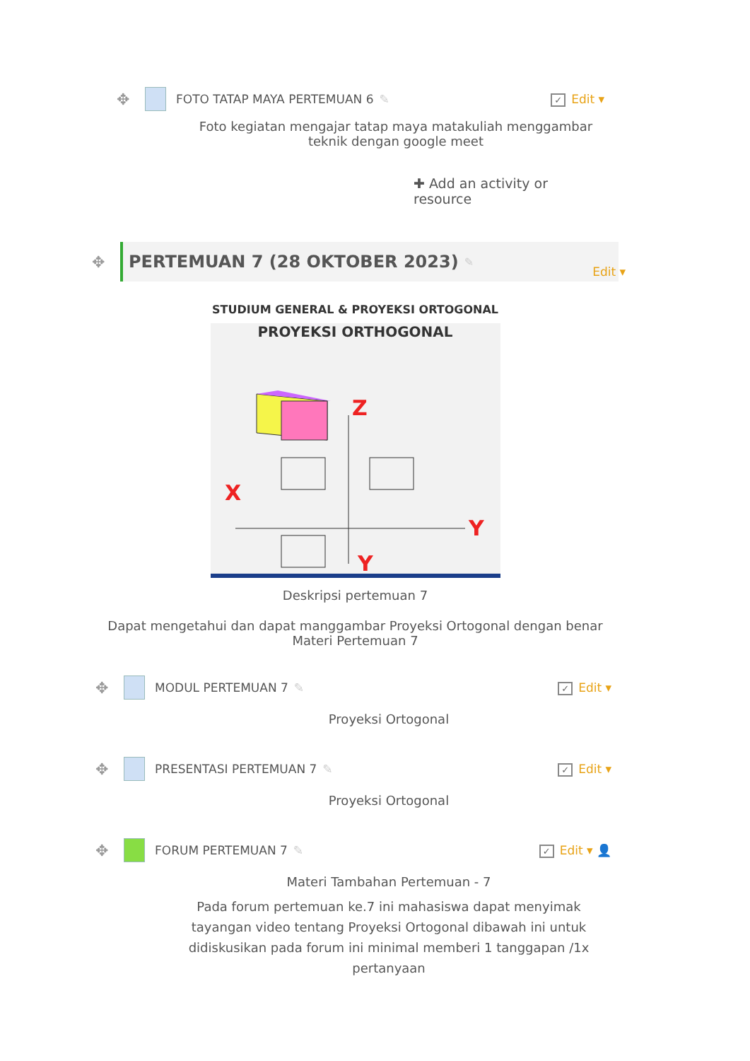✥ FOTO TATAP MAYA PERTEMUAN 6 ✎ ✓ Edit ▾
Foto kegiatan mengajar tatap maya matakuliah menggambar teknik dengan google meet
✚ Add an activity or resource
✥
PERTEMUAN 7 (28 OKTOBER 2023) ✎
Edit ▾
STUDIUM GENERAL & PROYEKSI ORTOGONAL
PROYEKSI ORTHOGONAL
Z
X
Y
Y
Deskripsi pertemuan 7
Dapat mengetahui dan dapat manggambar Proyeksi Ortogonal dengan benar Materi Pertemuan 7
✥ MODUL PERTEMUAN 7 ✎ ✓ Edit ▾
Proyeksi Ortogonal
✥ PRESENTASI PERTEMUAN 7 ✎ ✓ Edit ▾
Proyeksi Ortogonal
✥ FORUM PERTEMUAN 7 ✎ ✓ Edit ▾ 👤
Materi Tambahan Pertemuan - 7
Pada forum pertemuan ke.7 ini mahasiswa dapat menyimak tayangan video tentang Proyeksi Ortogonal dibawah ini untuk didiskusikan pada forum ini minimal memberi 1 tanggapan /1x pertanyaan